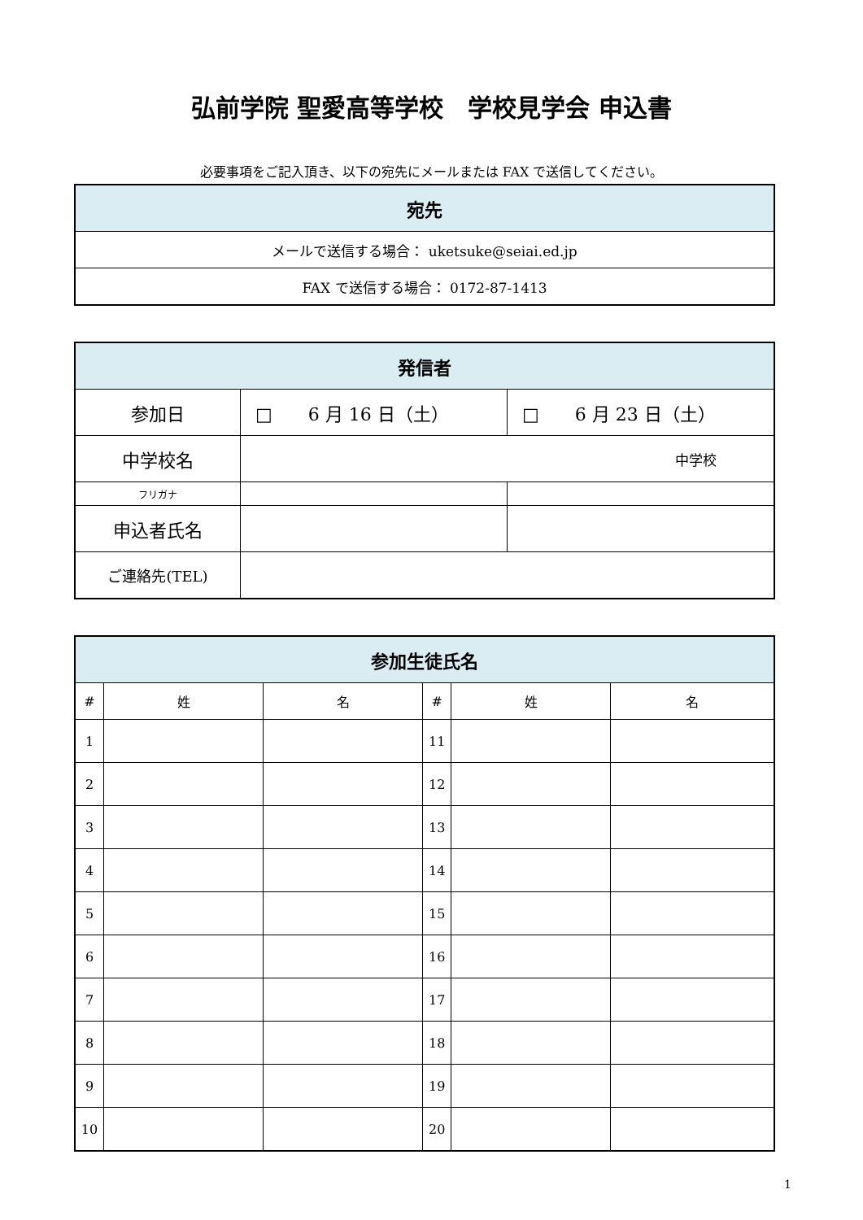弘前学院 聖愛高等学校　学校見学会 申込書
必要事項をご記入頂き、以下の宛先にメールまたは FAX で送信してください。
| 宛先 |
| --- |
| メールで送信する場合： uketsuke@seiai.ed.jp |
| FAX で送信する場合： 0172-87-1413 |
| 発信者 | | |
| --- | --- | --- |
| 参加日 | □ 6 月 16 日（土） | □ 6 月 23 日（土） |
| 中学校名 | 中学校 | |
| フリガナ | | |
| 申込者氏名 | | |
| ご連絡先(TEL) | | |
| 参加生徒氏名 | | | | | |
| --- | --- | --- | --- | --- | --- |
| # | 姓 | 名 | # | 姓 | 名 |
| 1 | | | 11 | | |
| 2 | | | 12 | | |
| 3 | | | 13 | | |
| 4 | | | 14 | | |
| 5 | | | 15 | | |
| 6 | | | 16 | | |
| 7 | | | 17 | | |
| 8 | | | 18 | | |
| 9 | | | 19 | | |
| 10 | | | 20 | | |
1